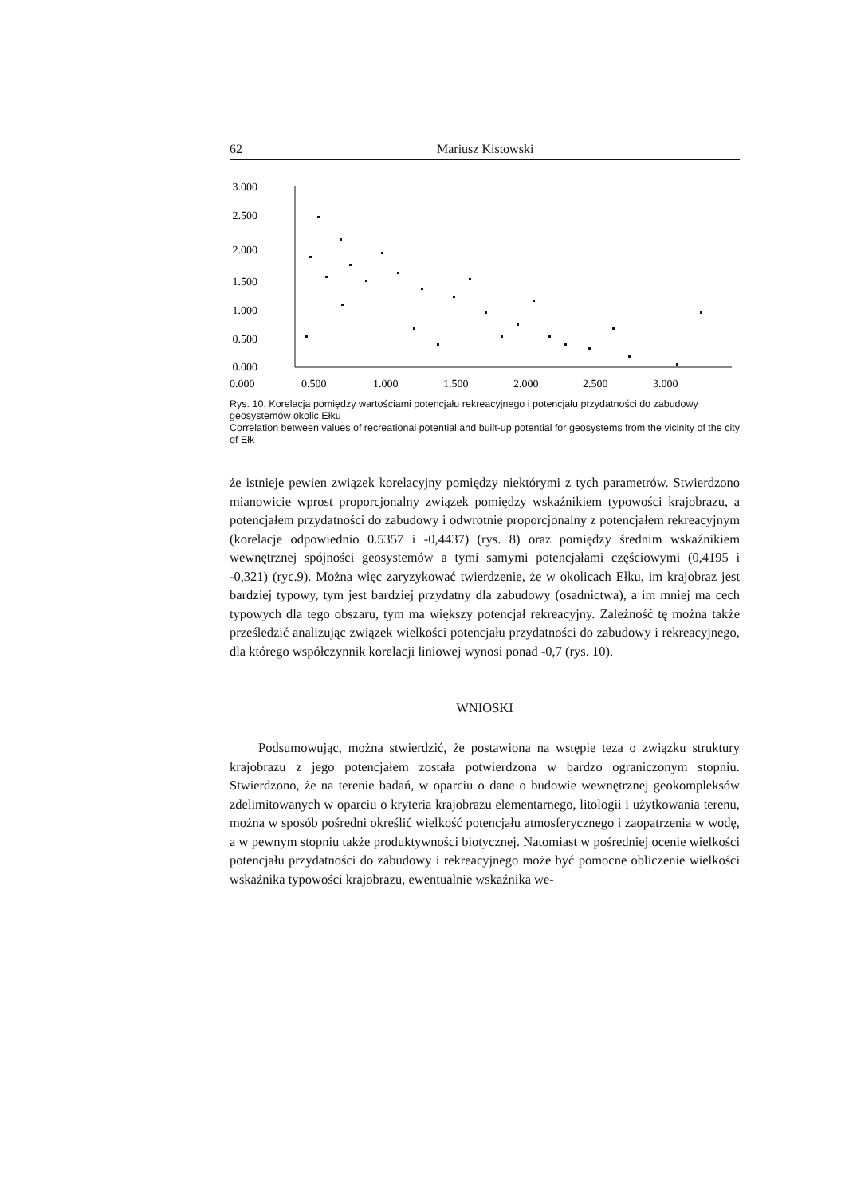62 Mariusz Kistowski
3.000
2.500
2.000
1.500
1.000
0.500
0.000
0.000
0.500
1.000
1.500
2.000
2.500
3.000
Rys. 10. Korelacja pomiędzy wartościami potencjału rekreacyjnego i potencjału przydatności do zabudowy geosystemów okolic Ełku
Correlation between values of recreational potential and built-up potential for geosystems from the vicinity of the city of Ełk
że istnieje pewien związek korelacyjny pomiędzy niektórymi z tych parametrów. Stwierdzono mianowicie wprost proporcjonalny związek pomiędzy wskaźnikiem typowości krajobrazu, a potencjałem przydatności do zabudowy i odwrotnie proporcjonalny z potencjałem rekreacyjnym (korelacje odpowiednio 0.5357 i -0,4437) (rys. 8) oraz pomiędzy średnim wskaźnikiem wewnętrznej spójności geosystemów a tymi samymi potencjałami częściowymi (0,4195 i -0,321) (ryc.9). Można więc zaryzykować twierdzenie, że w okolicach Ełku, im krajobraz jest bardziej typowy, tym jest bardziej przydatny dla zabudowy (osadnictwa), a im mniej ma cech typowych dla tego obszaru, tym ma większy potencjał rekreacyjny. Zależność tę można także prześledzić analizując związek wielkości potencjału przydatności do zabudowy i rekreacyjnego, dla którego współczynnik korelacji liniowej wynosi ponad -0,7 (rys. 10).
WNIOSKI
Podsumowując, można stwierdzić, że postawiona na wstępie teza o związku struktury krajobrazu z jego potencjałem została potwierdzona w bardzo ograniczonym stopniu. Stwierdzono, że na terenie badań, w oparciu o dane o budowie wewnętrznej geokompleksów zdelimitowanych w oparciu o kryteria krajobrazu elementarnego, litologii i użytkowania terenu, można w sposób pośredni określić wielkość potencjału atmosferycznego i zaopatrzenia w wodę, a w pewnym stopniu także produktywności biotycznej. Natomiast w pośredniej ocenie wielkości potencjału przydatności do zabudowy i rekreacyjnego może być pomocne obliczenie wielkości wskaźnika typowości krajobrazu, ewentualnie wskaźnika we-